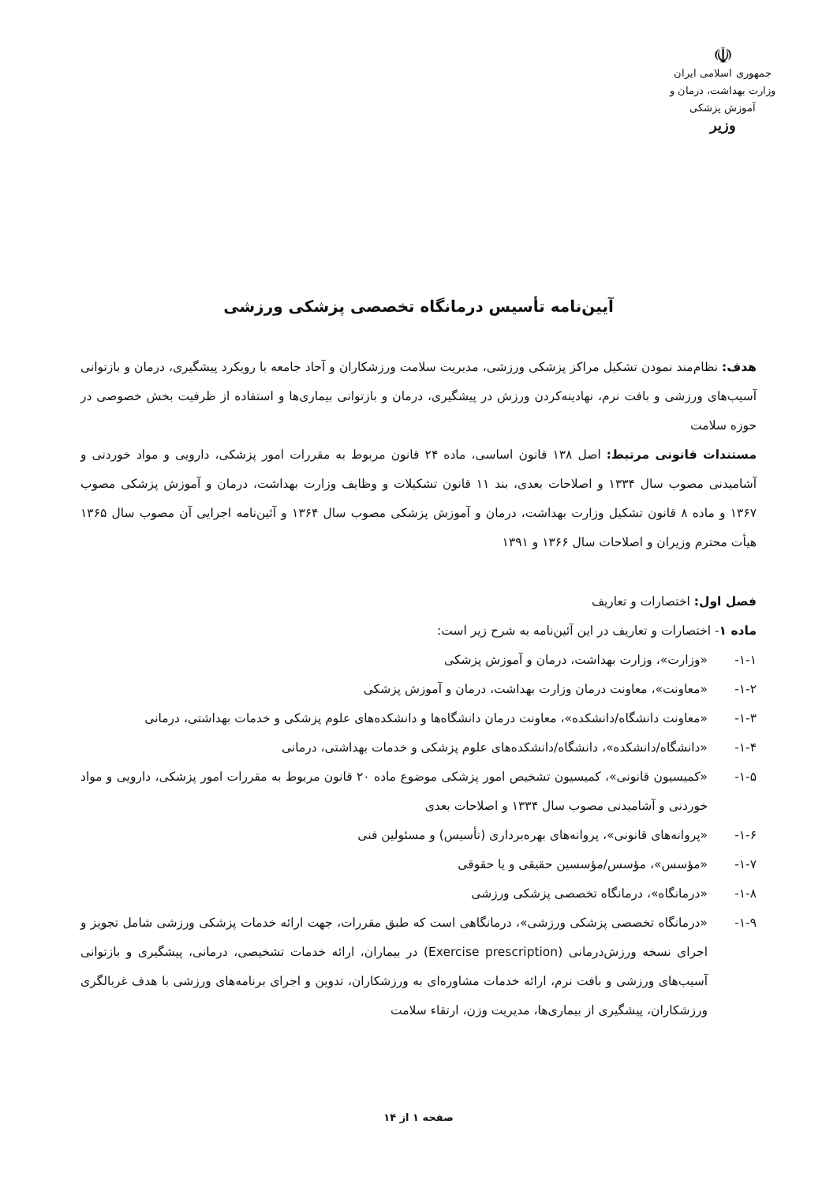☫
جمهوری اسلامی ایران
وزارت بهداشت، درمان و آموزش پزشکی
وزیر
آیین‌نامه تأسیس درمانگاه تخصصی پزشکی ورزشی
هدف: نظام‌مند نمودن تشکیل مراکز پزشکی ورزشی، مدیریت سلامت ورزشکاران و آحاد جامعه با رویکرد پیشگیری، درمان و بازتوانی آسیب‌های ورزشی و بافت نرم، نهادینه‌کردن ورزش در پیشگیری، درمان و بازتوانی بیماری‌ها و استفاده از ظرفیت بخش خصوصی در حوزه سلامت
مستندات قانونی مرتبط: اصل ۱۳۸ قانون اساسی، ماده ۲۴ قانون مربوط به مقررات امور پزشکی، دارویی و مواد خوردنی و آشامیدنی مصوب سال ۱۳۳۴ و اصلاحات بعدی، بند ۱۱ قانون تشکیلات و وظایف وزارت بهداشت، درمان و آموزش پزشکی مصوب ۱۳۶۷ و ماده ۸ قانون تشکیل وزارت بهداشت، درمان و آموزش پزشکی مصوب سال ۱۳۶۴ و آئین‌نامه اجرایی آن مصوب سال ۱۳۶۵ هیأت محترم وزیران و اصلاحات سال ۱۳۶۶ و ۱۳۹۱
فصل اول: اختصارات و تعاریف
ماده ۱- اختصارات و تعاریف در این آئین‌نامه به شرح زیر است:
۱-۱- «وزارت»، وزارت بهداشت، درمان و آموزش پزشکی
۱-۲- «معاونت»، معاونت درمان وزارت بهداشت، درمان و آموزش پزشکی
۱-۳- «معاونت دانشگاه/دانشکده»، معاونت درمان دانشگاه‌ها و دانشکده‌های علوم پزشکی و خدمات بهداشتی، درمانی
۱-۴- «دانشگاه/دانشکده»، دانشگاه/دانشکده‌های علوم پزشکی و خدمات بهداشتی، درمانی
۱-۵- «کمیسیون قانونی»، کمیسیون تشخیص امور پزشکی موضوع ماده ۲۰ قانون مربوط به مقررات امور پزشکی، دارویی و مواد خوردنی و آشامیدنی مصوب سال ۱۳۳۴ و اصلاحات بعدی
۱-۶- «پروانه‌های قانونی»، پروانه‌های بهره‌برداری (تأسیس) و مسئولین فنی
۱-۷- «مؤسس»، مؤسس/مؤسسین حقیقی و یا حقوقی
۱-۸- «درمانگاه»، درمانگاه تخصصی پزشکی ورزشی
۱-۹- «درمانگاه تخصصی پزشکی ورزشی»، درمانگاهی است که طبق مقررات، جهت ارائه خدمات پزشکی ورزشی شامل تجویز و اجرای نسخه ورزش‌درمانی (Exercise prescription) در بیماران، ارائه خدمات تشخیصی، درمانی، پیشگیری و بازتوانی آسیب‌های ورزشی و بافت نرم، ارائه خدمات مشاوره‌ای به ورزشکاران، تدوین و اجرای برنامه‌های ورزشی با هدف غربالگری ورزشکاران، پیشگیری از بیماری‌ها، مدیریت وزن، ارتقاء سلامت
صفحه ۱ از ۱۴